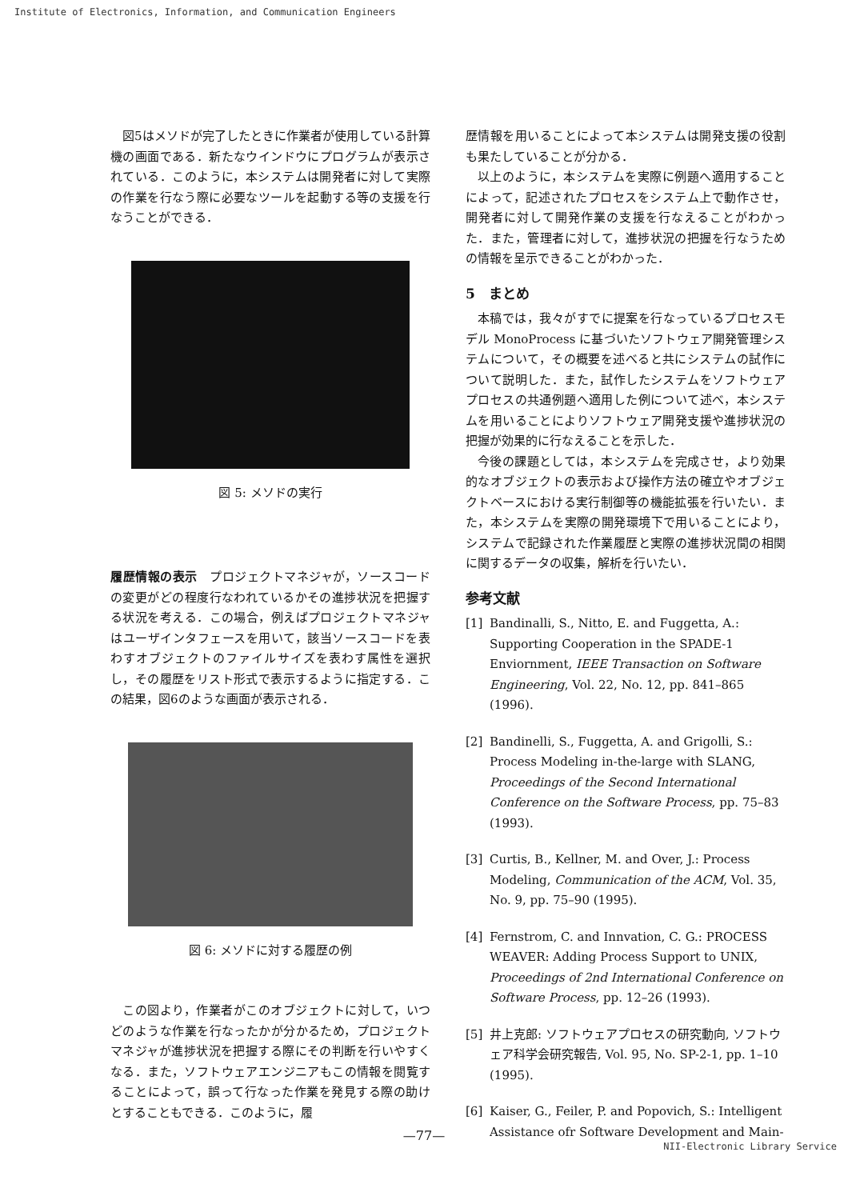Institute of Electronics, Information, and Communication Engineers
図5はメソドが完了したときに作業者が使用している計算機の画面である．新たなウインドウにプログラムが表示されている．このように，本システムは開発者に対して実際の作業を行なう際に必要なツールを起動する等の支援を行なうことができる．
図 5: メソドの実行
履歴情報の表示　プロジェクトマネジャが，ソースコードの変更がどの程度行なわれているかその進捗状況を把握する状況を考える．この場合，例えばプロジェクトマネジャはユーザインタフェースを用いて，該当ソースコードを表わすオブジェクトのファイルサイズを表わす属性を選択し，その履歴をリスト形式で表示するように指定する．この結果，図6のような画面が表示される．
図 6: メソドに対する履歴の例
この図より，作業者がこのオブジェクトに対して，いつどのような作業を行なったかが分かるため，プロジェクトマネジャが進捗状況を把握する際にその判断を行いやすくなる．また，ソフトウェアエンジニアもこの情報を閲覧することによって，誤って行なった作業を発見する際の助けとすることもできる．このように，履
歴情報を用いることによって本システムは開発支援の役割も果たしていることが分かる．
以上のように，本システムを実際に例題へ適用することによって，記述されたプロセスをシステム上で動作させ，開発者に対して開発作業の支援を行なえることがわかった．また，管理者に対して，進捗状況の把握を行なうための情報を呈示できることがわかった．
5　まとめ
本稿では，我々がすでに提案を行なっているプロセスモデル MonoProcess に基づいたソフトウェア開発管理システムについて，その概要を述べると共にシステムの試作について説明した．また，試作したシステムをソフトウェアプロセスの共通例題へ適用した例について述べ，本システムを用いることによりソフトウェア開発支援や進捗状況の把握が効果的に行なえることを示した．
今後の課題としては，本システムを完成させ，より効果的なオブジェクトの表示および操作方法の確立やオブジェクトベースにおける実行制御等の機能拡張を行いたい．また，本システムを実際の開発環境下で用いることにより，システムで記録された作業履歴と実際の進捗状況間の相関に関するデータの収集，解析を行いたい．
参考文献
[1] Bandinalli, S., Nitto, E. and Fuggetta, A.: Supporting Cooperation in the SPADE-1 Enviornment, IEEE Transaction on Software Engineering, Vol. 22, No. 12, pp. 841–865 (1996).
[2] Bandinelli, S., Fuggetta, A. and Grigolli, S.: Process Modeling in-the-large with SLANG, Proceedings of the Second International Conference on the Software Process, pp. 75–83 (1993).
[3] Curtis, B., Kellner, M. and Over, J.: Process Modeling, Communication of the ACM, Vol. 35, No. 9, pp. 75–90 (1995).
[4] Fernstrom, C. and Innvation, C. G.: PROCESS WEAVER: Adding Process Support to UNIX, Proceedings of 2nd International Conference on Software Process, pp. 12–26 (1993).
[5] 井上克郎: ソフトウェアプロセスの研究動向, ソフトウェア科学会研究報告, Vol. 95, No. SP-2-1, pp. 1–10 (1995).
[6] Kaiser, G., Feiler, P. and Popovich, S.: Intelligent Assistance ofr Software Development and Main-
—77—
NII-Electronic Library Service